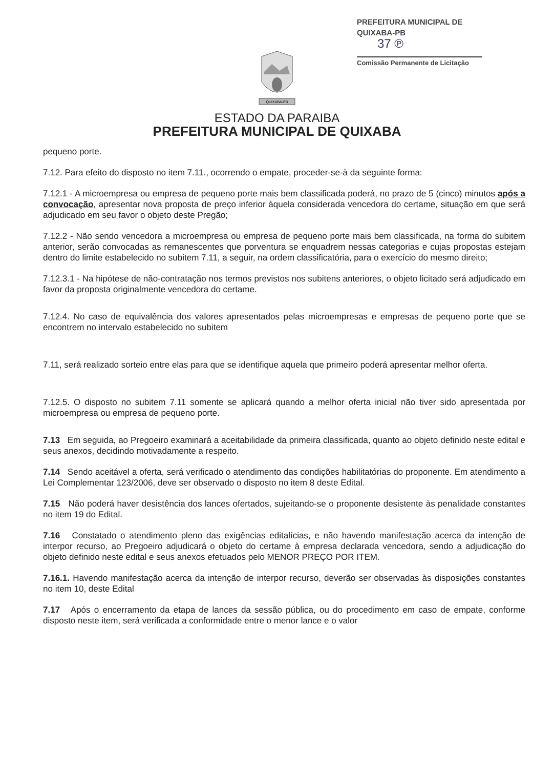PREFEITURA MUNICIPAL DE QUIXABA-PB
37 ℗
Comissão Permanente de Licitação
QUIXABA-PB
ESTADO DA PARAIBA
PREFEITURA MUNICIPAL DE QUIXABA
pequeno porte.
7.12. Para efeito do disposto no item 7.11., ocorrendo o empate, proceder-se-à da seguinte forma:
7.12.1 - A microempresa ou empresa de pequeno porte mais bem classificada poderá, no prazo de 5 (cinco) minutos após a convocação, apresentar nova proposta de preço inferior àquela considerada vencedora do certame, situação em que será adjudicado em seu favor o objeto deste Pregão;
7.12.2 - Não sendo vencedora a microempresa ou empresa de pequeno porte mais bem classificada, na forma do subitem anterior, serão convocadas as remanescentes que porventura se enquadrem nessas categorias e cujas propostas estejam dentro do limite estabelecido no subitem 7.11, a seguir, na ordem classificatória, para o exercício do mesmo direito;
7.12.3.1 - Na hipótese de não-contratação nos termos previstos nos subitens anteriores, o objeto licitado será adjudicado em favor da proposta originalmente vencedora do certame.
7.12.4. No caso de equivalência dos valores apresentados pelas microempresas e empresas de pequeno porte que se encontrem no intervalo estabelecido no subitem
7.11, será realizado sorteio entre elas para que se identifique aquela que primeiro poderá apresentar melhor oferta.
7.12.5. O disposto no subitem 7.11 somente se aplicará quando a melhor oferta inicial não tiver sido apresentada por microempresa ou empresa de pequeno porte.
7.13 Em seguida, ao Pregoeiro examinará a aceitabilidade da primeira classificada, quanto ao objeto definido neste edital e seus anexos, decidindo motivadamente a respeito.
7.14 Sendo aceitável a oferta, será verificado o atendimento das condições habilitatórias do proponente. Em atendimento a Lei Complementar 123/2006, deve ser observado o disposto no item 8 deste Edital.
7.15 Não poderá haver desistência dos lances ofertados, sujeitando-se o proponente desistente às penalidade constantes no item 19 do Edital.
7.16 Constatado o atendimento pleno das exigências editalícias, e não havendo manifestação acerca da intenção de interpor recurso, ao Pregoeiro adjudicará o objeto do certame à empresa declarada vencedora, sendo a adjudicação do objeto definido neste edital e seus anexos efetuados pelo MENOR PREÇO POR ITEM.
7.16.1. Havendo manifestação acerca da intenção de interpor recurso, deverão ser observadas às disposições constantes no item 10, deste Edital
7.17 Após o encerramento da etapa de lances da sessão pública, ou do procedimento em caso de empate, conforme disposto neste item, será verificada a conformidade entre o menor lance e o valor